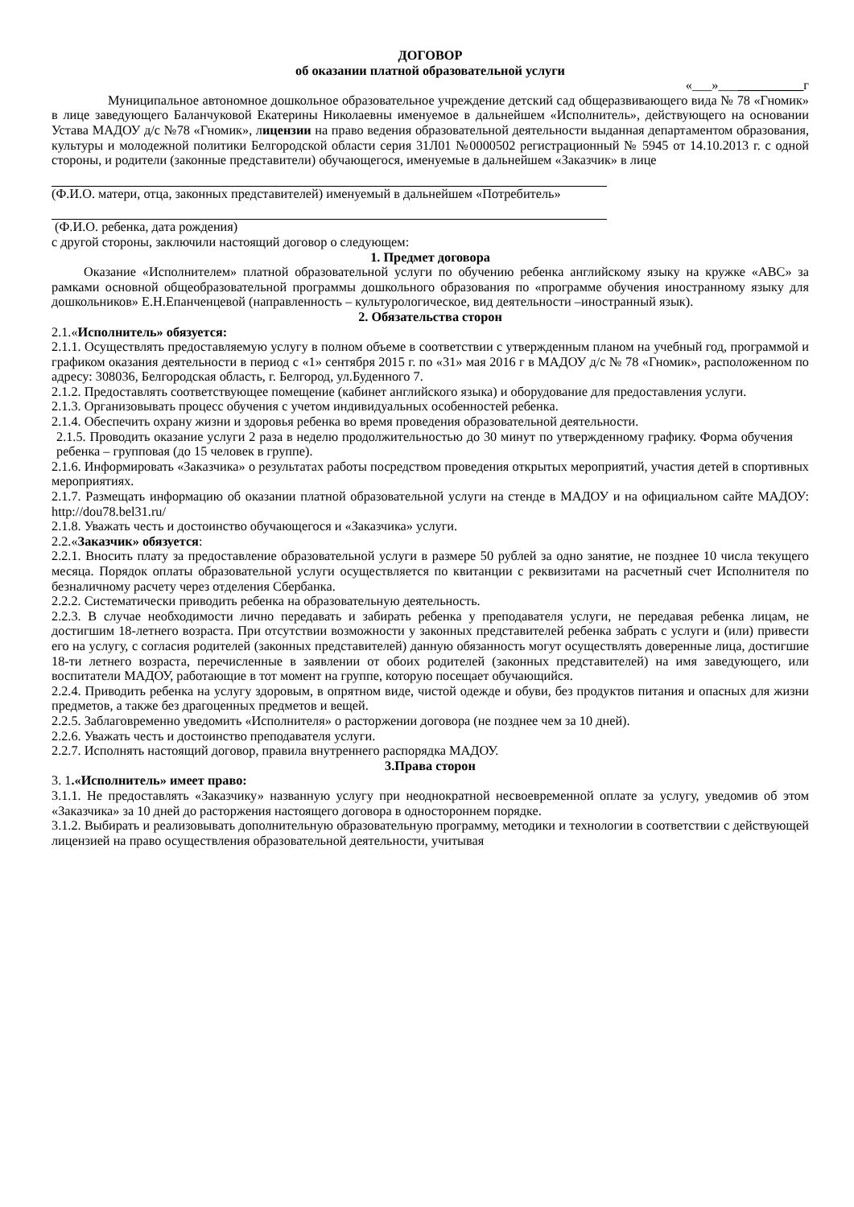ДОГОВОР
об оказании платной образовательной услуги
«___»_____________г
Муниципальное автономное дошкольное образовательное учреждение детский сад общеразвивающего вида № 78 «Гномик» в лице заведующего Баланчуковой Екатерины Николаевны именуемое в дальнейшем «Исполнитель», действующего на основании Устава МАДОУ д/с №78 «Гномик», лицензии на право ведения образовательной деятельности выданная департаментом образования, культуры и молодежной политики Белгородской области серия 31Л01 №0000502 регистрационный № 5945 от 14.10.2013 г. с одной стороны, и родители (законные представители) обучающегося, именуемые в дальнейшем «Заказчик» в лице
(Ф.И.О. матери, отца, законных представителей) именуемый в дальнейшем «Потребитель»
(Ф.И.О. ребенка, дата рождения)
с другой стороны, заключили настоящий договор о следующем:
1. Предмет договора
Оказание «Исполнителем» платной образовательной услуги по обучению ребенка английскому языку на кружке «АВС» за рамками основной общеобразовательной программы дошкольного образования по «программе обучения иностранному языку для дошкольников» Е.Н.Епанченцевой (направленность – культурологическое, вид деятельности –иностранный язык).
2. Обязательства сторон
2.1.«Исполнитель» обязуется:
2.1.1. Осуществлять предоставляемую услугу в полном объеме в соответствии с утвержденным планом на учебный год, программой и графиком оказания деятельности в период с «1» сентября 2015 г. по «31» мая 2016 г в МАДОУ д/с № 78 «Гномик», расположенном по адресу: 308036, Белгородская область, г. Белгород, ул.Буденного 7.
2.1.2. Предоставлять соответствующее помещение (кабинет английского языка) и оборудование для предоставления услуги.
2.1.3. Организовывать процесс обучения с учетом индивидуальных особенностей ребенка.
2.1.4. Обеспечить охрану жизни и здоровья ребенка во время проведения образовательной деятельности.
2.1.5. Проводить оказание услуги 2 раза в неделю продолжительностью до 30 минут по утвержденному графику. Форма обучения ребенка – групповая (до 15 человек в группе).
2.1.6. Информировать «Заказчика» о результатах работы посредством проведения открытых мероприятий, участия детей в спортивных мероприятиях.
2.1.7. Размещать информацию об оказании платной образовательной услуги на стенде в МАДОУ и на официальном сайте МАДОУ: http://dou78.bel31.ru/
2.1.8. Уважать честь и достоинство обучающегося и «Заказчика» услуги.
2.2.«Заказчик» обязуется:
2.2.1. Вносить плату за предоставление образовательной услуги в размере 50 рублей за одно занятие, не позднее 10 числа текущего месяца. Порядок оплаты образовательной услуги осуществляется по квитанции с реквизитами на расчетный счет Исполнителя по безналичному расчету через отделения Сбербанка.
2.2.2. Систематически приводить ребенка на образовательную деятельность.
2.2.3. В случае необходимости лично передавать и забирать ребенка у преподавателя услуги, не передавая ребенка лицам, не достигшим 18-летнего возраста. При отсутствии возможности у законных представителей ребенка забрать с услуги и (или) привести его на услугу, с согласия родителей (законных представителей) данную обязанность могут осуществлять доверенные лица, достигшие 18-ти летнего возраста, перечисленные в заявлении от обоих родителей (законных представителей) на имя заведующего, или воспитатели МАДОУ, работающие в тот момент на группе, которую посещает обучающийся.
2.2.4. Приводить ребенка на услугу здоровым, в опрятном виде, чистой одежде и обуви, без продуктов питания и опасных для жизни предметов, а также без драгоценных предметов и вещей.
2.2.5. Заблаговременно уведомить «Исполнителя» о расторжении договора (не позднее чем за 10 дней).
2.2.6. Уважать честь и достоинство преподавателя услуги.
2.2.7. Исполнять настоящий договор, правила внутреннего распорядка МАДОУ.
3.Права сторон
3. 1.«Исполнитель» имеет право:
3.1.1. Не предоставлять «Заказчику» названную услугу при неоднократной несвоевременной оплате за услугу, уведомив об этом «Заказчика» за 10 дней до расторжения настоящего договора в одностороннем порядке.
3.1.2. Выбирать и реализовывать дополнительную образовательную программу, методики и технологии в соответствии с действующей лицензией на право осуществления образовательной деятельности, учитывая